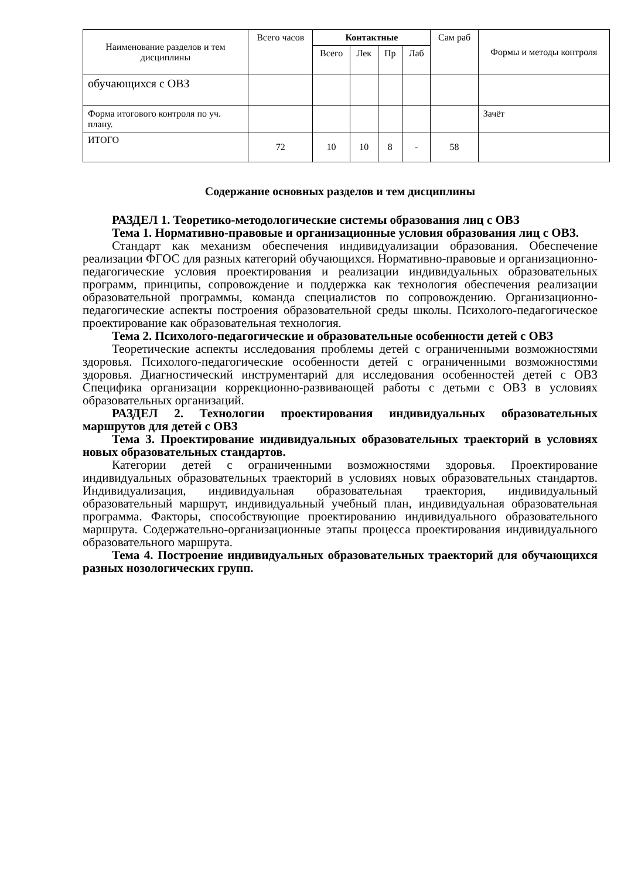| Наименование разделов и тем дисциплины | Всего часов | Контактные | | | | Сам раб | Формы и методы контроля |
| --- | --- | --- | --- | --- | --- | --- | --- |
| | | Всего | Лек | Пр | Лаб | | |
| обучающихся с ОВЗ | | | | | | | |
| Форма итогового контроля по уч. плану. | | | | | | | Зачёт |
| ИТОГО | 72 | 10 | 10 | 8 | - | 58 | |
Содержание основных разделов и тем дисциплины
РАЗДЕЛ 1. Теоретико-методологические системы образования лиц с ОВЗ
Тема 1. Нормативно-правовые и организационные условия образования лиц с ОВЗ.
Стандарт как механизм обеспечения индивидуализации образования. Обеспечение реализации ФГОС для разных категорий обучающихся. Нормативно-правовые и организационно-педагогические условия проектирования и реализации индивидуальных образовательных программ, принципы, сопровождение и поддержка как технология обеспечения реализации образовательной программы, команда специалистов по сопровождению. Организационно-педагогические аспекты построения образовательной среды школы. Психолого-педагогическое проектирование как образовательная технология.
Тема 2. Психолого-педагогические и образовательные особенности детей с ОВЗ
Теоретические аспекты исследования проблемы детей с ограниченными возможностями здоровья. Психолого-педагогические особенности детей с ограниченными возможностями здоровья. Диагностический инструментарий для исследования особенностей детей с ОВЗ Специфика организации коррекционно-развивающей работы с детьми с ОВЗ в условиях образовательных организаций.
РАЗДЕЛ 2. Технологии проектирования индивидуальных образовательных маршрутов для детей с ОВЗ
Тема 3. Проектирование индивидуальных образовательных траекторий в условиях новых образовательных стандартов.
Категории детей с ограниченными возможностями здоровья. Проектирование индивидуальных образовательных траекторий в условиях новых образовательных стандартов. Индивидуализация, индивидуальная образовательная траектория, индивидуальный образовательный маршрут, индивидуальный учебный план, индивидуальная образовательная программа. Факторы, способствующие проектированию индивидуального образовательного маршрута. Содержательно-организационные этапы процесса проектирования индивидуального образовательного маршрута.
Тема 4. Построение индивидуальных образовательных траекторий для обучающихся разных нозологических групп.